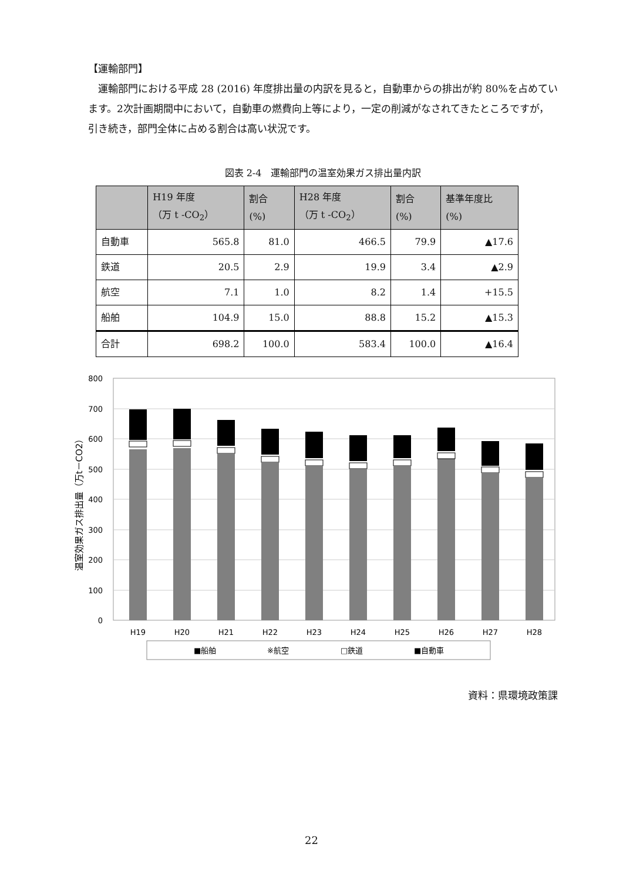【運輸部門】
運輸部門における平成 28 (2016) 年度排出量の内訳を見ると，自動車からの排出が約 80%を占めています。2次計画期間中において，自動車の燃費向上等により，一定の削減がなされてきたところですが，引き続き，部門全体に占める割合は高い状況です。
図表 2-4　運輸部門の温室効果ガス排出量内訳
| | H19 年度 （万 t -CO<sub>2</sub>） | 割合 (%) | H28 年度 （万 t -CO<sub>2</sub>） | 割合 (%) | 基準年度比 (%) |
| --- | --- | --- | --- | --- | --- |
| 自動車 | 565.8 | 81.0 | 466.5 | 79.9 | ▲17.6 |
| 鉄道 | 20.5 | 2.9 | 19.9 | 3.4 | ▲2.9 |
| 航空 | 7.1 | 1.0 | 8.2 | 1.4 | +15.5 |
| 船舶 | 104.9 | 15.0 | 88.8 | 15.2 | ▲15.3 |
| 合計 | 698.2 | 100.0 | 583.4 | 100.0 | ▲16.4 |
800
700
600
500
400
300
200
100
0
温室効果ガス排出量（万t－CO2）
H19
H20
H21
H22
H23
H24
H25
H26
H27
H28
■船舶
※航空
□鉄道
■自動車
資料：県環境政策課
22